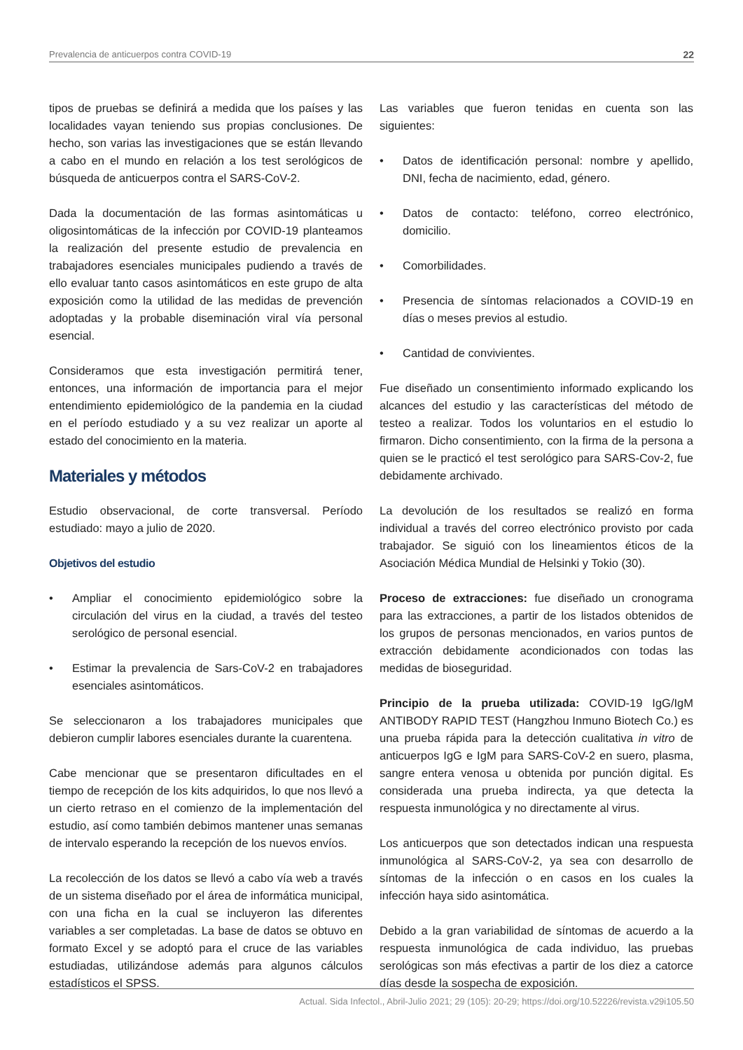Prevalencia de anticuerpos contra COVID-19 22
tipos de pruebas se definirá a medida que los países y las localidades vayan teniendo sus propias conclusiones. De hecho, son varias las investigaciones que se están llevando a cabo en el mundo en relación a los test serológicos de búsqueda de anticuerpos contra el SARS-CoV-2.
Dada la documentación de las formas asintomáticas u oligosintomáticas de la infección por COVID-19 planteamos la realización del presente estudio de prevalencia en trabajadores esenciales municipales pudiendo a través de ello evaluar tanto casos asintomáticos en este grupo de alta exposición como la utilidad de las medidas de prevención adoptadas y la probable diseminación viral vía personal esencial.
Consideramos que esta investigación permitirá tener, entonces, una información de importancia para el mejor entendimiento epidemiológico de la pandemia en la ciudad en el período estudiado y a su vez realizar un aporte al estado del conocimiento en la materia.
Materiales y métodos
Estudio observacional, de corte transversal. Período estudiado: mayo a julio de 2020.
Objetivos del estudio
• Ampliar el conocimiento epidemiológico sobre la circulación del virus en la ciudad, a través del testeo serológico de personal esencial.
• Estimar la prevalencia de Sars-CoV-2 en trabajadores esenciales asintomáticos.
Se seleccionaron a los trabajadores municipales que debieron cumplir labores esenciales durante la cuarentena.
Cabe mencionar que se presentaron dificultades en el tiempo de recepción de los kits adquiridos, lo que nos llevó a un cierto retraso en el comienzo de la implementación del estudio, así como también debimos mantener unas semanas de intervalo esperando la recepción de los nuevos envíos.
La recolección de los datos se llevó a cabo vía web a través de un sistema diseñado por el área de informática municipal, con una ficha en la cual se incluyeron las diferentes variables a ser completadas. La base de datos se obtuvo en formato Excel y se adoptó para el cruce de las variables estudiadas, utilizándose además para algunos cálculos estadísticos el SPSS.
Las variables que fueron tenidas en cuenta son las siguientes:
• Datos de identificación personal: nombre y apellido, DNI, fecha de nacimiento, edad, género.
• Datos de contacto: teléfono, correo electrónico, domicilio.
• Comorbilidades.
• Presencia de síntomas relacionados a COVID-19 en días o meses previos al estudio.
• Cantidad de convivientes.
Fue diseñado un consentimiento informado explicando los alcances del estudio y las características del método de testeo a realizar. Todos los voluntarios en el estudio lo firmaron. Dicho consentimiento, con la firma de la persona a quien se le practicó el test serológico para SARS-Cov-2, fue debidamente archivado.
La devolución de los resultados se realizó en forma individual a través del correo electrónico provisto por cada trabajador. Se siguió con los lineamientos éticos de la Asociación Médica Mundial de Helsinki y Tokio (30).
Proceso de extracciones: fue diseñado un cronograma para las extracciones, a partir de los listados obtenidos de los grupos de personas mencionados, en varios puntos de extracción debidamente acondicionados con todas las medidas de bioseguridad.
Principio de la prueba utilizada: COVID-19 IgG/IgM ANTIBODY RAPID TEST (Hangzhou Inmuno Biotech Co.) es una prueba rápida para la detección cualitativa in vitro de anticuerpos IgG e IgM para SARS-CoV-2 en suero, plasma, sangre entera venosa u obtenida por punción digital. Es considerada una prueba indirecta, ya que detecta la respuesta inmunológica y no directamente al virus.
Los anticuerpos que son detectados indican una respuesta inmunológica al SARS-CoV-2, ya sea con desarrollo de síntomas de la infección o en casos en los cuales la infección haya sido asintomática.
Debido a la gran variabilidad de síntomas de acuerdo a la respuesta inmunológica de cada individuo, las pruebas serológicas son más efectivas a partir de los diez a catorce días desde la sospecha de exposición.
Actual. Sida Infectol., Abril-Julio 2021; 29 (105): 20-29; https://doi.org/10.52226/revista.v29i105.50